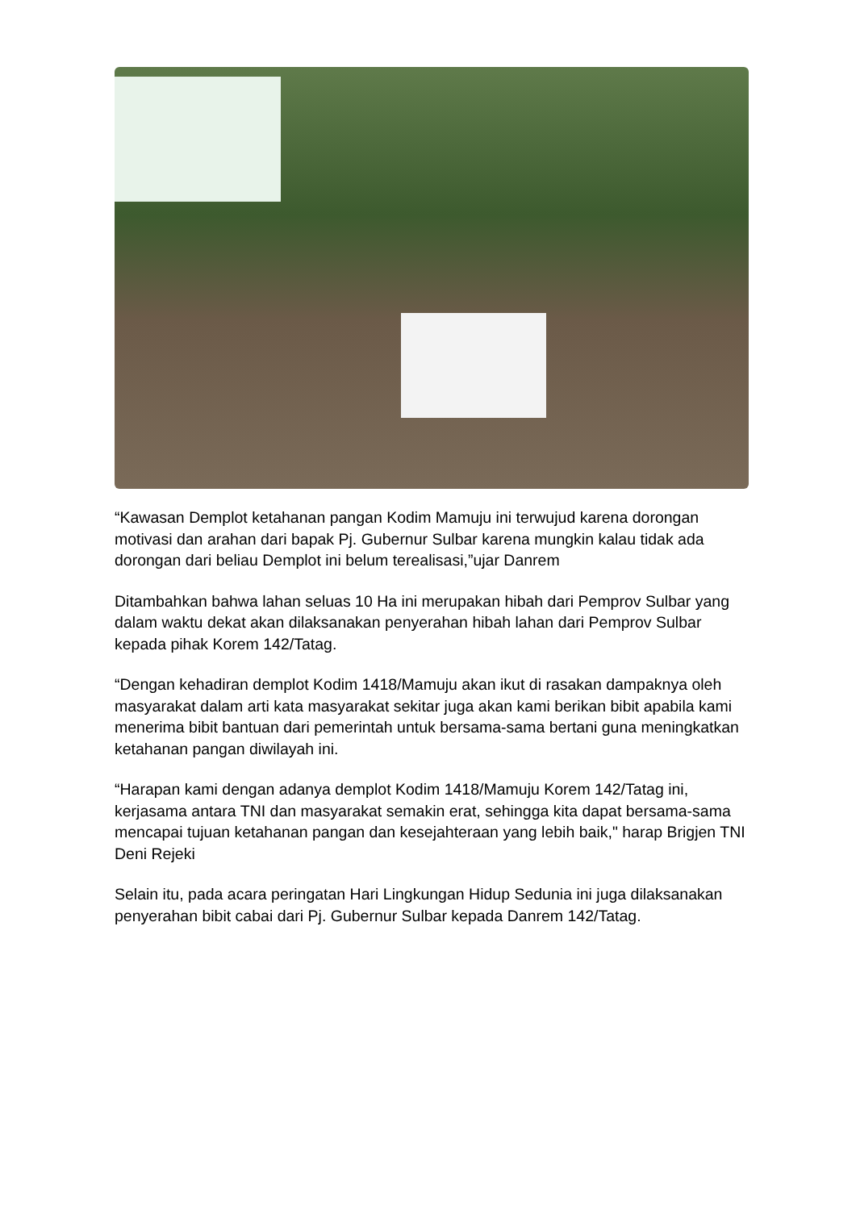“Kawasan Demplot ketahanan pangan Kodim Mamuju ini terwujud karena dorongan motivasi dan arahan dari bapak Pj. Gubernur Sulbar karena mungkin kalau tidak ada dorongan dari beliau Demplot ini belum terealisasi,”ujar Danrem
Ditambahkan bahwa lahan seluas 10 Ha ini merupakan hibah dari Pemprov Sulbar yang dalam waktu dekat akan dilaksanakan penyerahan hibah lahan dari Pemprov Sulbar kepada pihak Korem 142/Tatag.
“Dengan kehadiran demplot Kodim 1418/Mamuju akan ikut di rasakan dampaknya oleh masyarakat dalam arti kata masyarakat sekitar juga akan kami berikan bibit apabila kami menerima bibit bantuan dari pemerintah untuk bersama-sama bertani guna meningkatkan ketahanan pangan diwilayah ini.
“Harapan kami dengan adanya demplot Kodim 1418/Mamuju Korem 142/Tatag ini, kerjasama antara TNI dan masyarakat semakin erat, sehingga kita dapat bersama-sama mencapai tujuan ketahanan pangan dan kesejahteraan yang lebih baik," harap Brigjen TNI Deni Rejeki
Selain itu, pada acara peringatan Hari Lingkungan Hidup Sedunia ini juga dilaksanakan penyerahan bibit cabai dari Pj. Gubernur Sulbar kepada Danrem 142/Tatag.